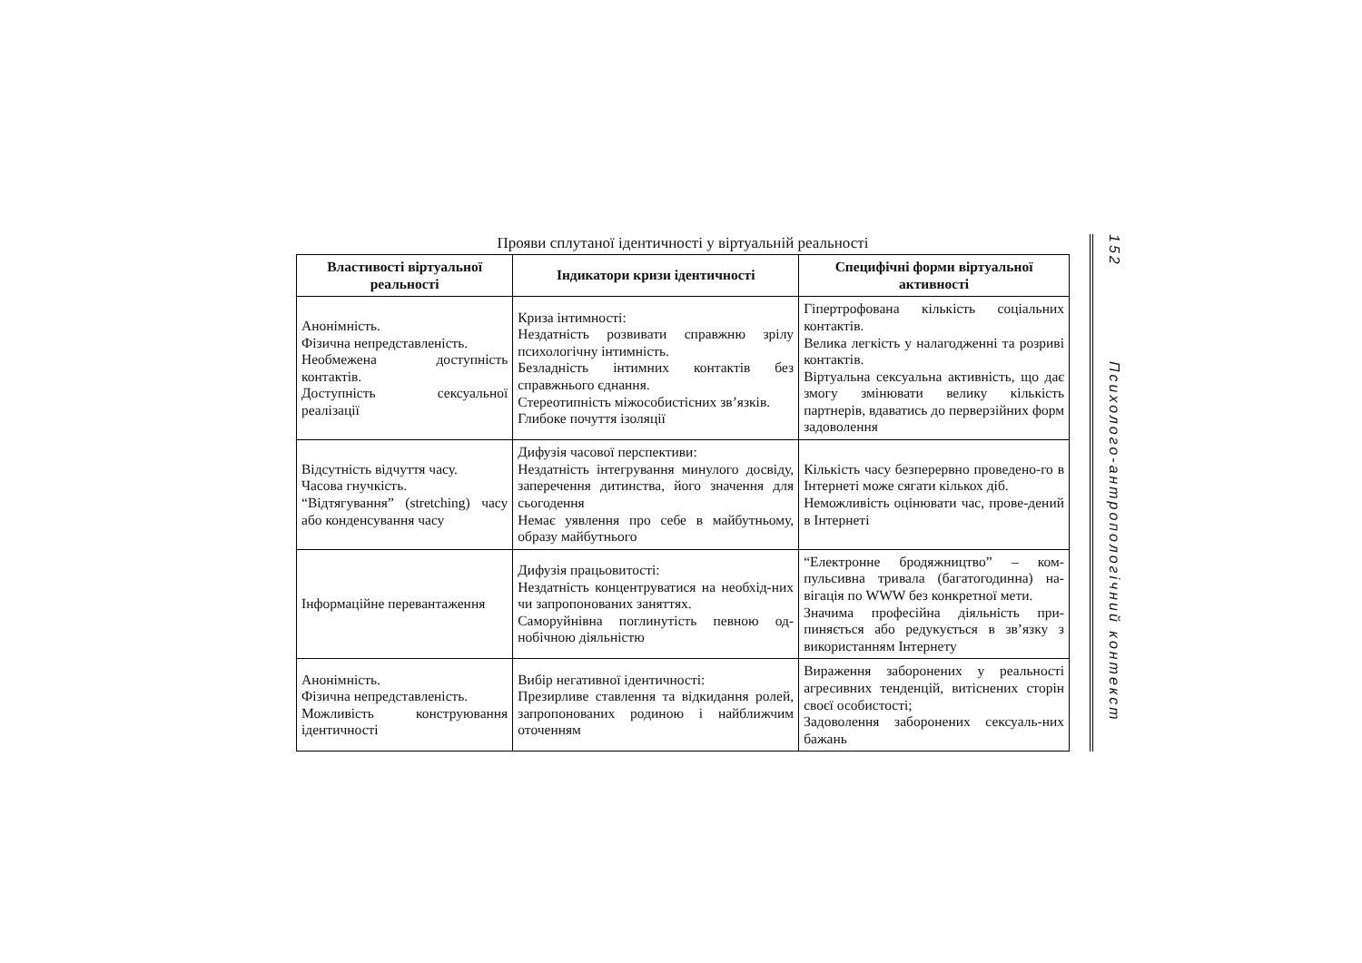Прояви сплутаної ідентичності у віртуальній реальності
| Властивості віртуальної реальності | Індикатори кризи ідентичності | Специфічні форми віртуальної активності |
| --- | --- | --- |
| Анонімність. Фізична непредставленість. Необмежена доступність контактів. Доступність сексуальної реалізації | Криза інтимності: Нездатність розвивати справжню зрілу психологічну інтимність. Безладність інтимних контактів без справжнього єднання. Стереотипність міжособистісних зв’язків. Глибоке почуття ізоляції | Гіпертрофована кількість соціальних контактів. Велика легкість у налагодженні та розриві контактів. Віртуальна сексуальна активність, що дає змогу змінювати велику кількість партнерів, вдаватись до перверзійних форм задоволення |
| Відсутність відчуття часу. Часова гнучкість. “Відтягування” (stretching) часу або конденсування часу | Дифузія часової перспективи: Нездатність інтегрування минулого досвіду, заперечення дитинства, його значення для сьогодення Немає уявлення про себе в майбутньому, образу майбутнього | Кількість часу безперервно проведено-го в Інтернеті може сягати кількох діб. Неможливість оцінювати час, прове-дений в Інтернеті |
| Інформаційне перевантаження | Дифузія працьовитості: Нездатність концентруватися на необхід-них чи запропонованих заняттях. Саморуйнівна поглинутість певною од-нобічною діяльністю | “Електронне бродяжництво” – ком-пульсивна тривала (багатогодинна) на-вігація по WWW без конкретної мети. Значима професійна діяльність при-пиняється або редукується в зв’язку з використанням Інтернету |
| Анонімність. Фізична непредставленість. Можливість конструювання ідентичності | Вибір негативної ідентичності: Презирливе ставлення та відкидання ролей, запропонованих родиною і найближчим оточенням | Вираження заборонених у реальності агресивних тенденцій, витіснених сторін своєї особистості; Задоволення заборонених сексуаль-них бажань |
152 Психолого-антропологічний контекст